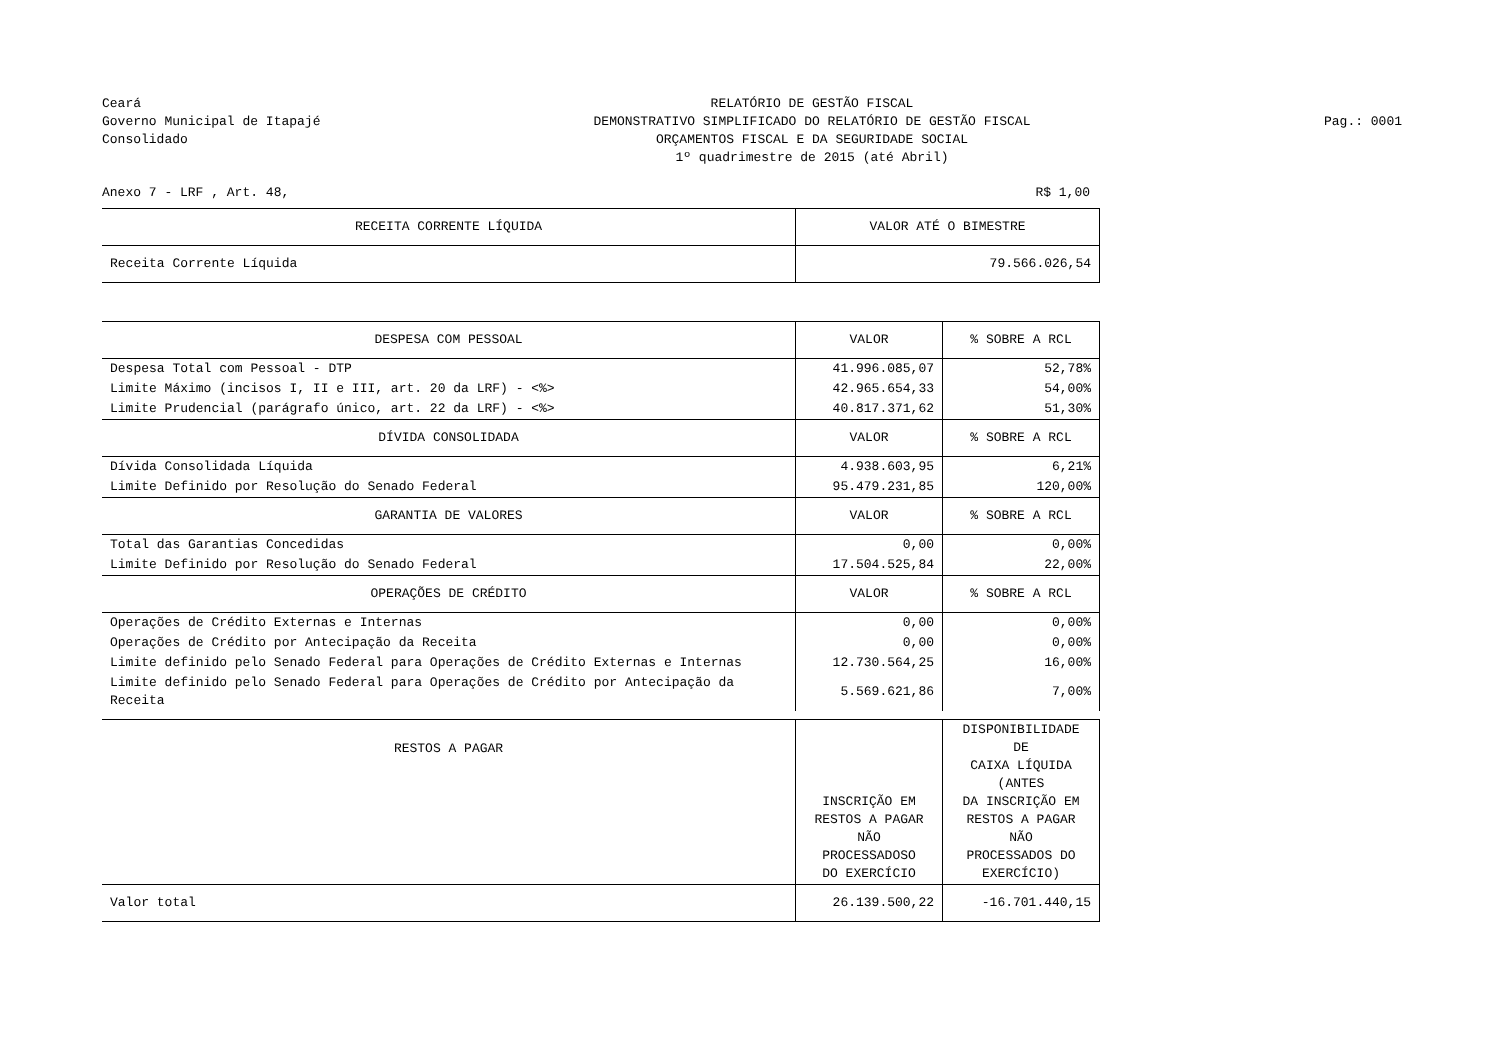Ceará
Governo Municipal de Itapajé
Consolidado
RELATÓRIO DE GESTÃO FISCAL
DEMONSTRATIVO SIMPLIFICADO DO RELATÓRIO DE GESTÃO FISCAL
ORÇAMENTOS FISCAL E DA SEGURIDADE SOCIAL
1º quadrimestre de 2015 (até Abril)
Pag.: 0001
Anexo 7 - LRF , Art. 48, R$ 1,00
| RECEITA CORRENTE LÍQUIDA | VALOR ATÉ O BIMESTRE | |
| Receita Corrente Líquida | 79.566.026,54 | |
| DESPESA COM PESSOAL | VALOR | % SOBRE A RCL |
| Despesa Total com Pessoal - DTP | 41.996.085,07 | 52,78% |
| Limite Máximo (incisos I, II e III, art. 20 da LRF) - <%> | 42.965.654,33 | 54,00% |
| Limite Prudencial (parágrafo único, art. 22 da LRF) - <%> | 40.817.371,62 | 51,30% |
| DÍVIDA CONSOLIDADA | VALOR | % SOBRE A RCL |
| Dívida Consolidada Líquida | 4.938.603,95 | 6,21% |
| Limite Definido por Resolução do Senado Federal | 95.479.231,85 | 120,00% |
| GARANTIA DE VALORES | VALOR | % SOBRE A RCL |
| Total das Garantias Concedidas | 0,00 | 0,00% |
| Limite Definido por Resolução do Senado Federal | 17.504.525,84 | 22,00% |
| OPERAÇÕES DE CRÉDITO | VALOR | % SOBRE A RCL |
| Operações de Crédito Externas e Internas | 0,00 | 0,00% |
| Operações de Crédito por Antecipação da Receita | 0,00 | 0,00% |
| Limite definido pelo Senado Federal para Operações de Crédito Externas e Internas | 12.730.564,25 | 16,00% |
| Limite definido pelo Senado Federal para Operações de Crédito por Antecipação da Receita | 5.569.621,86 | 7,00% |
| RESTOS A PAGAR | INSCRIÇÃO EM RESTOS A PAGAR NÃO PROCESSADOSO DO EXERCÍCIO | DISPONIBILIDADE DE CAIXA LÍQUIDA (ANTES DA INSCRIÇÃO EM RESTOS A PAGAR NÃO PROCESSADOS DO EXERCÍCIO) |
| Valor total | 26.139.500,22 | -16.701.440,15 |